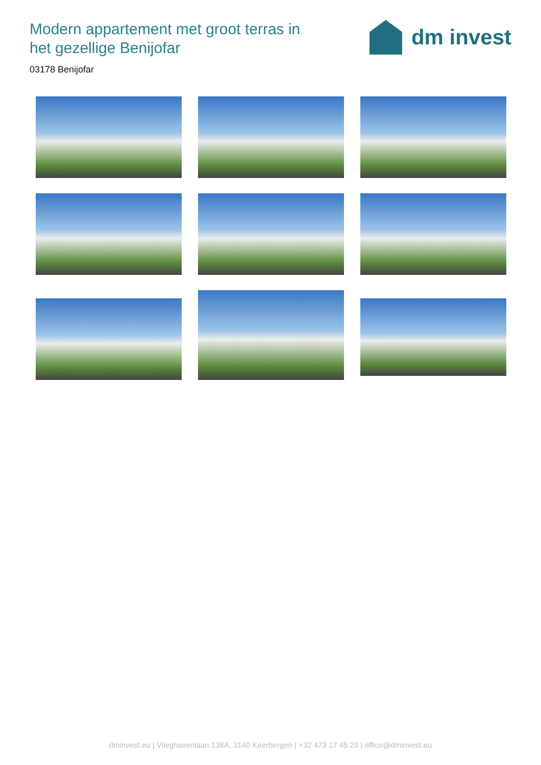Modern appartement met groot terras in het gezellige Benijofar
dm invest
03178 Benijofar
dminvest.eu | Vlieghavenlaan 138A, 3140 Keerbergen | +32 473 17 45 29 | office@dminvest.eu